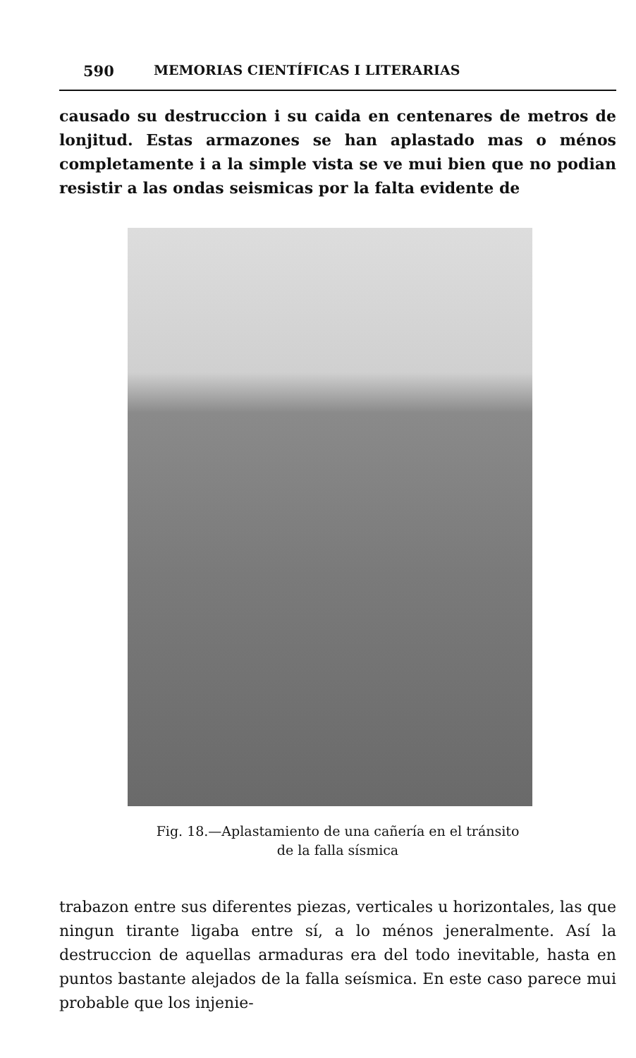590 MEMORIAS CIENTÍFICAS I LITERARIAS
causado su destruccion i su caida en centenares de metros de lonjitud. Estas armazones se han aplastado mas o ménos completamente i a la simple vista se ve mui bien que no podian resistir a las ondas seismicas por la falta evidente de
Fig. 18.—Aplastamiento de una cañería en el tránsito
de la falla sísmica
trabazon entre sus diferentes piezas, verticales u horizontales, las que ningun tirante ligaba entre sí, a lo ménos jeneralmente. Así la destruccion de aquellas armaduras era del todo inevitable, hasta en puntos bastante alejados de la falla seísmica. En este caso parece mui probable que los injenie-